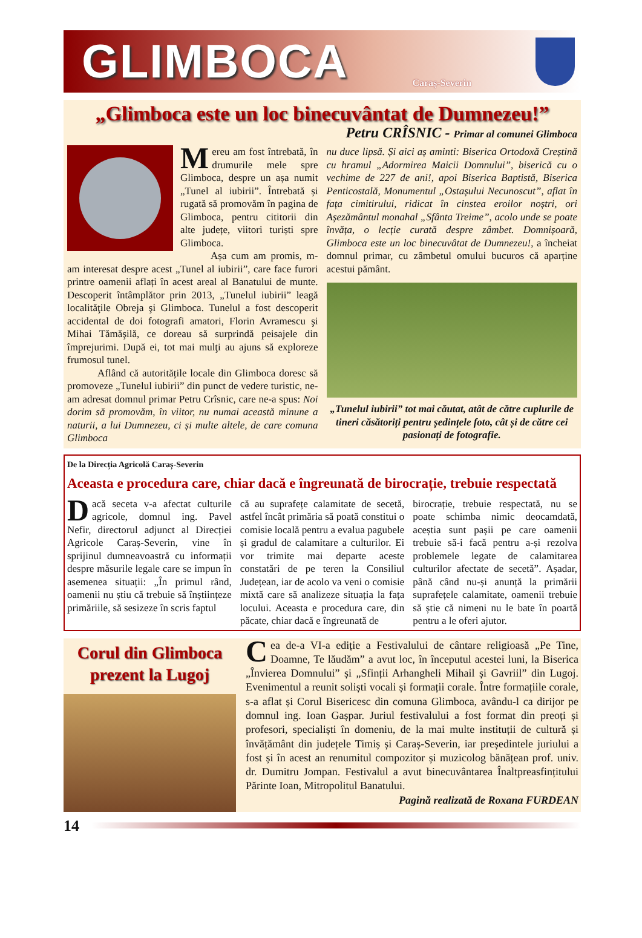GLIMBOCA
Caraș-Severin
„Glimboca este un loc binecuvântat de Dumnezeu!”
Petru CRÎSNIC - Primar al comunei Glimboca
Mereu am fost întrebată, în drumurile mele spre Glimboca, despre un așa numit „Tunel al iubirii”. Întrebată și rugată să promovăm în pagina de Glimboca, pentru cititorii din alte județe, viitori turiști spre Glimboca.
Așa cum am promis, m-am interesat despre acest „Tunel al iubirii”, care face furori printre oamenii aflați în acest areal al Banatului de munte. Descoperit întâmplător prin 2013, „Tunelul iubirii” leagă localităţile Obreja şi Glimboca. Tunelul a fost descoperit accidental de doi fotografi amatori, Florin Avramescu şi Mihai Tămăşilă, ce doreau să surprindă peisajele din împrejurimi. După ei, tot mai mulţi au ajuns să exploreze frumosul tunel.
Aflând că autoritățile locale din Glimboca doresc să promoveze „Tunelul iubirii” din punct de vedere turistic, ne-am adresat domnul primar Petru Crîsnic, care ne-a spus: Noi dorim să promovăm, în viitor, nu numai această minune a naturii, a lui Dumnezeu, ci și multe altele, de care comuna Glimboca
nu duce lipsă. Și aici aș aminti: Biserica Ortodoxă Creștină cu hramul „Adormirea Maicii Domnului”, biserică cu o vechime de 227 de ani!, apoi Biserica Baptistă, Biserica Penticostală, Monumentul „Ostașului Necunoscut”, aflat în fața cimitirului, ridicat în cinstea eroilor noștri, ori Așezământul monahal „Sfânta Treime”, acolo unde se poate învăța, o lecție curată despre zâmbet. Domnișoară, Glimboca este un loc binecuvâtat de Dumnezeu!, a încheiat domnul primar, cu zâmbetul omului bucuros că aparține acestui pământ.
„Tunelul iubirii” tot mai căutat, atât de către cuplurile de tineri căsătoriți pentru ședințele foto, cât și de către cei pasionați de fotografie.
De la Direcția Agricolă Caraș-Severin
Aceasta e procedura care, chiar dacă e îngreunată de birocrație, trebuie respectată
Dacă seceta v-a afectat culturile agricole, domnul ing. Pavel Nefir, directorul adjunct al Direcției Agricole Caraș-Severin, vine în sprijinul dumneavoastră cu informații despre măsurile legale care se impun în asemenea situații: „În primul rând, oamenii nu știu că trebuie să înștiințeze primăriile, să sesizeze în scris faptul
că au suprafețe calamitate de secetă, astfel încât primăria să poată constitui o comisie locală pentru a evalua pagubele și gradul de calamitare a culturilor. Ei vor trimite mai departe aceste constatări de pe teren la Consiliul Județean, iar de acolo va veni o comisie mixtă care să analizeze situația la fața locului. Aceasta e procedura care, din păcate, chiar dacă e îngreunată de
birocrație, trebuie respectată, nu se poate schimba nimic deocamdată, aceștia sunt pașii pe care oamenii trebuie să-i facă pentru a-și rezolva problemele legate de calamitarea culturilor afectate de secetă”. Așadar, până când nu-și anunță la primării suprafețele calamitate, oamenii trebuie să știe că nimeni nu le bate în poartă pentru a le oferi ajutor.
Corul din Glimboca
prezent la Lugoj
Cea de-a VI-a ediție a Festivalului de cântare religioasă „Pe Tine, Doamne, Te lăudăm” a avut loc, în începutul acestei luni, la Biserica „Învierea Domnului” și „Sfinții Arhangheli Mihail și Gavriil” din Lugoj. Evenimentul a reunit soliști vocali și formații corale. Între formațiile corale, s-a aflat și Corul Bisericesc din comuna Glimboca, avându-l ca dirijor pe domnul ing. Ioan Gașpar. Juriul festivalului a fost format din preoți și profesori, specialiști în domeniu, de la mai multe instituții de cultură și învățământ din județele Timiș și Caraș-Severin, iar președintele juriului a fost și în acest an renumitul compozitor și muzicolog bănățean prof. univ. dr. Dumitru Jompan. Festivalul a avut binecuvântarea Înaltpreasfințitului Părinte Ioan, Mitropolitul Banatului.
Pagină realizată de Roxana FURDEAN
14